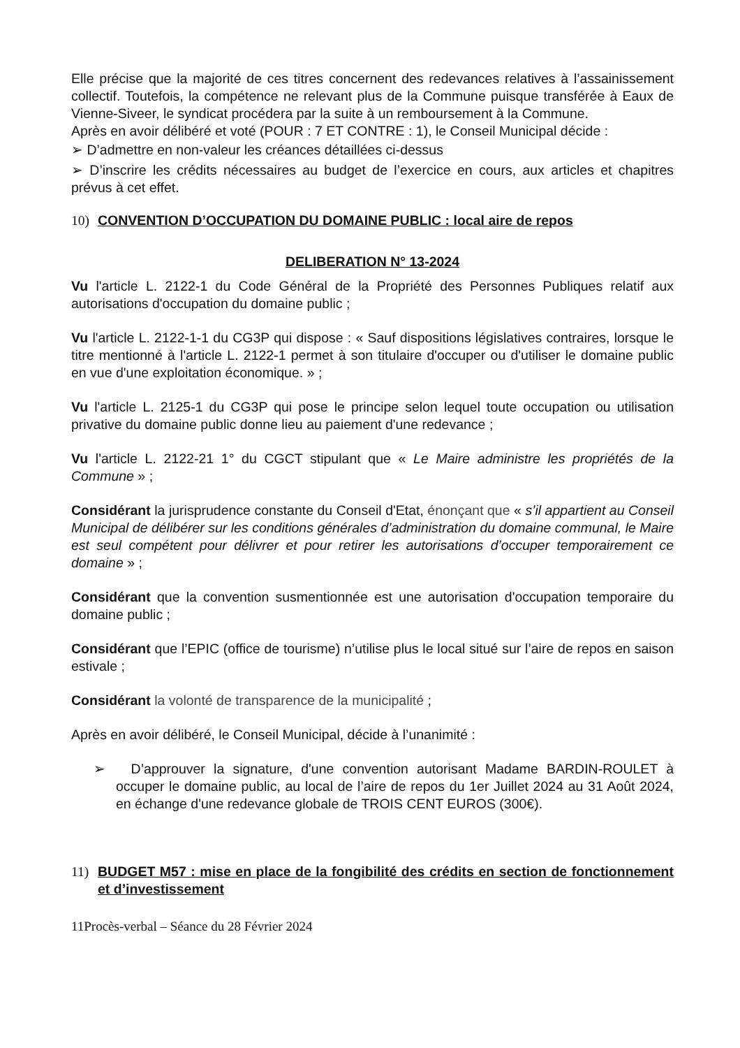Elle précise que la majorité de ces titres concernent des redevances relatives à l’assainissement collectif. Toutefois, la compétence ne relevant plus de la Commune puisque transférée à Eaux de Vienne-Siveer, le syndicat procédera par la suite à un remboursement à la Commune.
Après en avoir délibéré et voté (POUR : 7 ET CONTRE : 1), le Conseil Municipal décide :
➢ D’admettre en non-valeur les créances détaillées ci-dessus
➢ D’inscrire les crédits nécessaires au budget de l’exercice en cours, aux articles et chapitres prévus à cet effet.
10) CONVENTION D’OCCUPATION DU DOMAINE PUBLIC : local aire de repos
DELIBERATION N° 13-2024
Vu l'article L. 2122-1 du Code Général de la Propriété des Personnes Publiques relatif aux autorisations d'occupation du domaine public ;
Vu l'article L. 2122-1-1 du CG3P qui dispose : « Sauf dispositions législatives contraires, lorsque le titre mentionné à l'article L. 2122-1 permet à son titulaire d'occuper ou d'utiliser le domaine public en vue d'une exploitation économique. » ;
Vu l'article L. 2125-1 du CG3P qui pose le principe selon lequel toute occupation ou utilisation privative du domaine public donne lieu au paiement d'une redevance ;
Vu l'article L. 2122-21 1° du CGCT stipulant que « Le Maire administre les propriétés de la Commune » ;
Considérant la jurisprudence constante du Conseil d'Etat, énonçant que « s’il appartient au Conseil Municipal de délibérer sur les conditions générales d’administration du domaine communal, le Maire est seul compétent pour délivrer et pour retirer les autorisations d’occuper temporairement ce domaine » ;
Considérant que la convention susmentionnée est une autorisation d'occupation temporaire du domaine public ;
Considérant que l’EPIC (office de tourisme) n’utilise plus le local situé sur l’aire de repos en saison estivale ;
Considérant la volonté de transparence de la municipalité ;
Après en avoir délibéré, le Conseil Municipal, décide à l’unanimité :
➢ D’approuver la signature, d'une convention autorisant Madame BARDIN-ROULET à occuper le domaine public, au local de l’aire de repos du 1er Juillet 2024 au 31 Août 2024, en échange d'une redevance globale de TROIS CENT EUROS (300€).
11) BUDGET M57 : mise en place de la fongibilité des crédits en section de fonctionnement et d’investissement
11Procès-verbal – Séance du 28 Février 2024